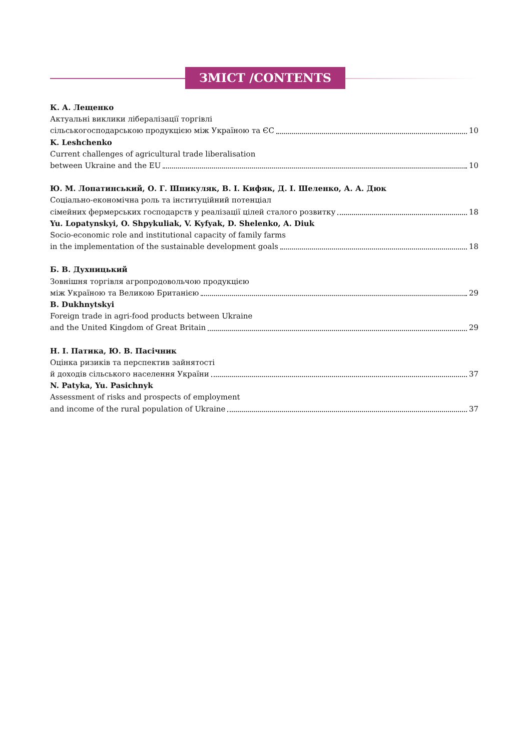ЗМІСТ /CONTENTS
К. А. Лещенко
Актуальні виклики лібералізації торгівлі
сільськогосподарською продукцією між Україною та ЄС 10
K. Leshchenko
Current challenges of agricultural trade liberalisation
between Ukraine and the EU 10
Ю. М. Лопатинський, О. Г. Шпикуляк, В. І. Кифяк, Д. І. Шеленко, А. А. Дюк
Соціально-економічна роль та інституційний потенціал
сімейних фермерських господарств у реалізації цілей сталого розвитку 18
Yu. Lopatynskyi, O. Shpykuliak, V. Kyfyak, D. Shelenko, A. Diuk
Socio-economic role and institutional capacity of family farms
in the implementation of the sustainable development goals 18
Б. В. Духницький
Зовнішня торгівля агропродовольчою продукцією
між Україною та Великою Британією 29
B. Dukhnytskyi
Foreign trade in agri-food products between Ukraine
and the United Kingdom of Great Britain 29
Н. І. Патика, Ю. В. Пасічник
Оцінка ризиків та перспектив зайнятості
й доходів сільського населення України 37
N. Patyka, Yu. Pasichnyk
Assessment of risks and prospects of employment
and income of the rural population of Ukraine 37